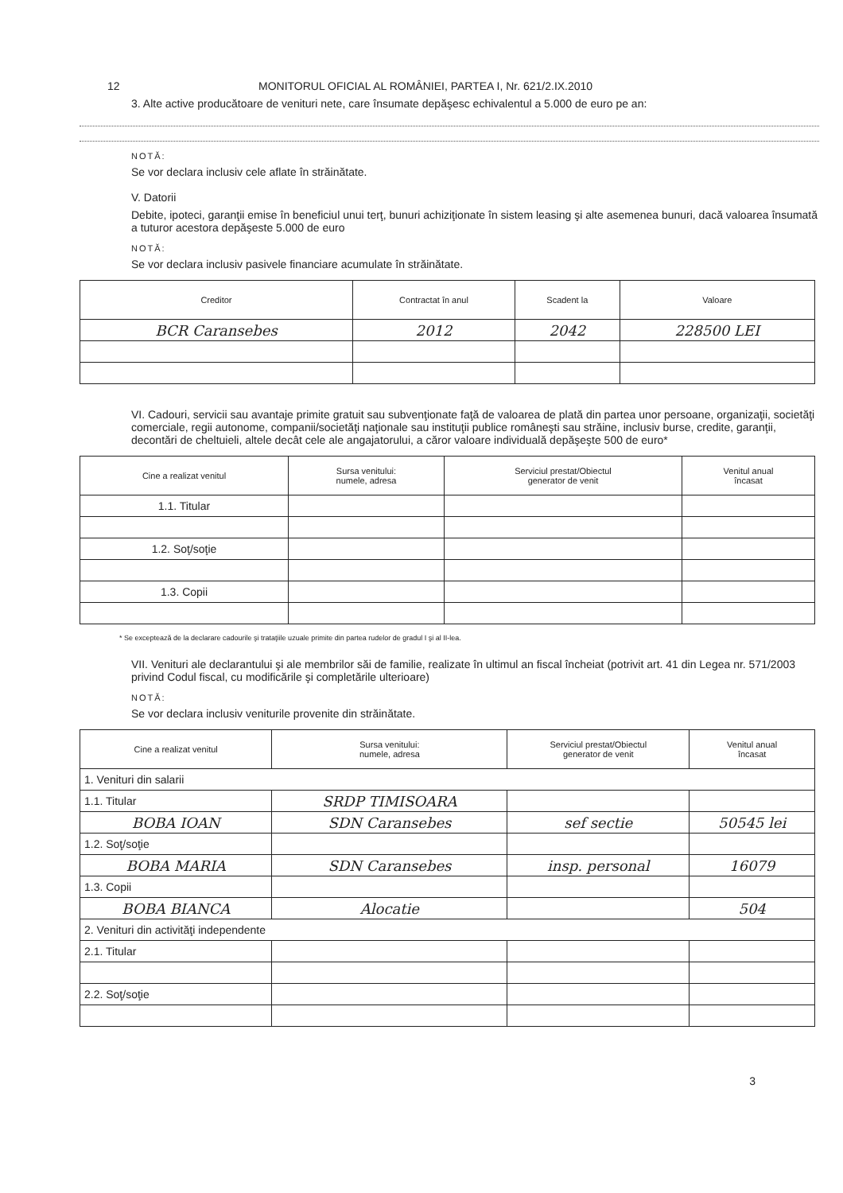12 MONITORUL OFICIAL AL ROMÂNIEI, PARTEA I, Nr. 621/2.IX.2010
3. Alte active producătoare de venituri nete, care însumate depăşesc echivalentul a 5.000 de euro pe an:
NOTĂ:
Se vor declara inclusiv cele aflate în străinătate.
V. Datorii
Debite, ipoteci, garanţii emise în beneficiul unui terţ, bunuri achiziţionate în sistem leasing şi alte asemenea bunuri, dacă valoarea însumată a tuturor acestora depăşeste 5.000 de euro
NOTĂ:
Se vor declara inclusiv pasivele financiare acumulate în străinătate.
| Creditor | Contractat în anul | Scadent la | Valoare |
| --- | --- | --- | --- |
| BCR Caransebes | 2012 | 2042 | 228500 LEI |
VI. Cadouri, servicii sau avantaje primite gratuit sau subvenţionate faţă de valoarea de plată din partea unor persoane, organizaţii, societăţi comerciale, regii autonome, companii/societăţi naţionale sau instituţii publice româneşti sau străine, inclusiv burse, credite, garanţii, decontări de cheltuieli, altele decât cele ale angajatorului, a căror valoare individuală depăşeşte 500 de euro*
| Cine a realizat venitul | Sursa venitului: numele, adresa | Serviciul prestat/Obiectul generator de venit | Venitul anual încasat |
| --- | --- | --- | --- |
| 1.1. Titular | | | |
| 1.2. Soţ/soţie | | | |
| 1.3. Copii | | | |
* Se exceptează de la declarare cadourile şi trataţiile uzuale primite din partea rudelor de gradul I şi al II-lea.
VII. Venituri ale declarantului şi ale membrilor săi de familie, realizate în ultimul an fiscal încheiat (potrivit art. 41 din Legea nr. 571/2003 privind Codul fiscal, cu modificările şi completările ulterioare)
NOTĂ:
Se vor declara inclusiv veniturile provenite din străinătate.
| Cine a realizat venitul | Sursa venitului: numele, adresa | Serviciul prestat/Obiectul generator de venit | Venitul anual încasat |
| --- | --- | --- | --- |
| 1. Venituri din salarii | | | |
| 1.1. Titular | SRDP TIMISOARA | | |
| BOBA IOAN | SDN Caransebes | sef sectie | 50545 lei |
| 1.2. Soţ/soţie | | | |
| BOBA MARIA | SDN Caransebes | insp. personal | 16079 |
| 1.3. Copii | | | |
| BOBA BIANCA | Alocatie | | 504 |
| 2. Venituri din activităţi independente | | | |
| 2.1. Titular | | | |
| 2.2. Soţ/soţie | | | |
3